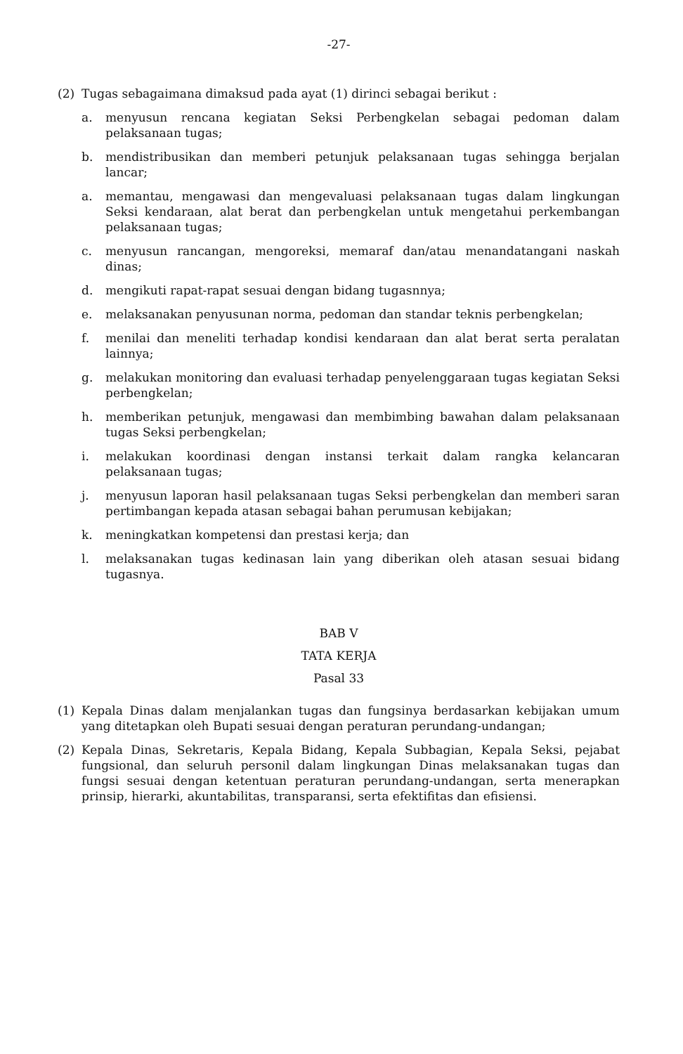-27-
(2) Tugas sebagaimana dimaksud pada ayat (1) dirinci sebagai berikut :
a. menyusun rencana kegiatan Seksi Perbengkelan sebagai pedoman dalam pelaksanaan tugas;
b. mendistribusikan dan memberi petunjuk pelaksanaan tugas sehingga berjalan lancar;
a. memantau, mengawasi dan mengevaluasi pelaksanaan tugas dalam lingkungan Seksi kendaraan, alat berat dan perbengkelan untuk mengetahui perkembangan pelaksanaan tugas;
c. menyusun rancangan, mengoreksi, memaraf dan/atau menandatangani naskah dinas;
d. mengikuti rapat-rapat sesuai dengan bidang tugasnnya;
e. melaksanakan penyusunan norma, pedoman dan standar teknis perbengkelan;
f. menilai dan meneliti terhadap kondisi kendaraan dan alat berat serta peralatan lainnya;
g. melakukan monitoring dan evaluasi terhadap penyelenggaraan tugas kegiatan Seksi perbengkelan;
h. memberikan petunjuk, mengawasi dan membimbing bawahan dalam pelaksanaan tugas Seksi perbengkelan;
i. melakukan koordinasi dengan instansi terkait dalam rangka kelancaran pelaksanaan tugas;
j. menyusun laporan hasil pelaksanaan tugas Seksi perbengkelan dan memberi saran pertimbangan kepada atasan sebagai bahan perumusan kebijakan;
k. meningkatkan kompetensi dan prestasi kerja; dan
l. melaksanakan tugas kedinasan lain yang diberikan oleh atasan sesuai bidang tugasnya.
BAB V
TATA KERJA
Pasal 33
(1) Kepala Dinas dalam menjalankan tugas dan fungsinya berdasarkan kebijakan umum yang ditetapkan oleh Bupati sesuai dengan peraturan perundang-undangan;
(2) Kepala Dinas, Sekretaris, Kepala Bidang, Kepala Subbagian, Kepala Seksi, pejabat fungsional, dan seluruh personil dalam lingkungan Dinas melaksanakan tugas dan fungsi sesuai dengan ketentuan peraturan perundang-undangan, serta menerapkan prinsip, hierarki, akuntabilitas, transparansi, serta efektifitas dan efisiensi.